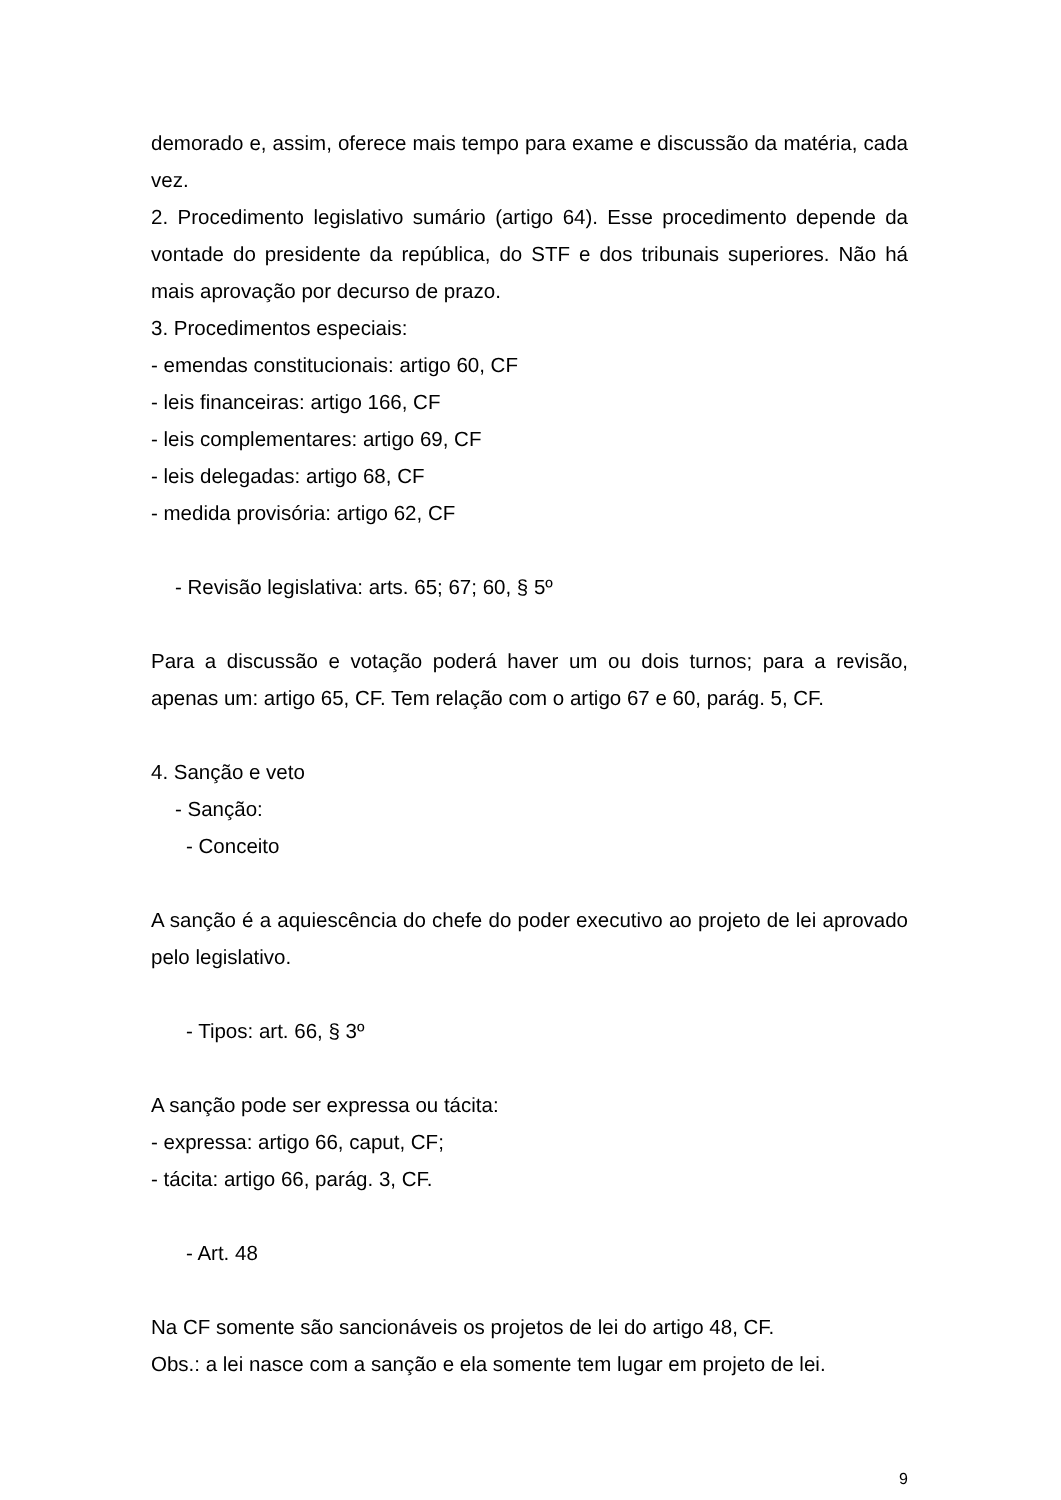demorado e, assim, oferece mais tempo para exame e discussão da matéria, cada vez.
2. Procedimento legislativo sumário (artigo 64). Esse procedimento depende da vontade do presidente da república, do STF e dos tribunais superiores. Não há mais aprovação por decurso de prazo.
3. Procedimentos especiais:
- emendas constitucionais: artigo 60, CF
- leis financeiras: artigo 166, CF
- leis complementares: artigo 69, CF
- leis delegadas: artigo 68, CF
- medida provisória: artigo 62, CF
- Revisão legislativa: arts. 65; 67; 60, § 5º
Para a discussão e votação poderá haver um ou dois turnos; para a revisão, apenas um: artigo 65, CF. Tem relação com o artigo 67 e 60, parág. 5, CF.
4. Sanção e veto
- Sanção:
- Conceito
A sanção é a aquiescência do chefe do poder executivo ao projeto de lei aprovado pelo legislativo.
- Tipos: art. 66, § 3º
A sanção pode ser expressa ou tácita:
- expressa: artigo 66, caput, CF;
- tácita: artigo 66, parág. 3, CF.
- Art. 48
Na CF somente são sancionáveis os projetos de lei do artigo 48, CF.
Obs.: a lei nasce com a sanção e ela somente tem lugar em projeto de lei.
9